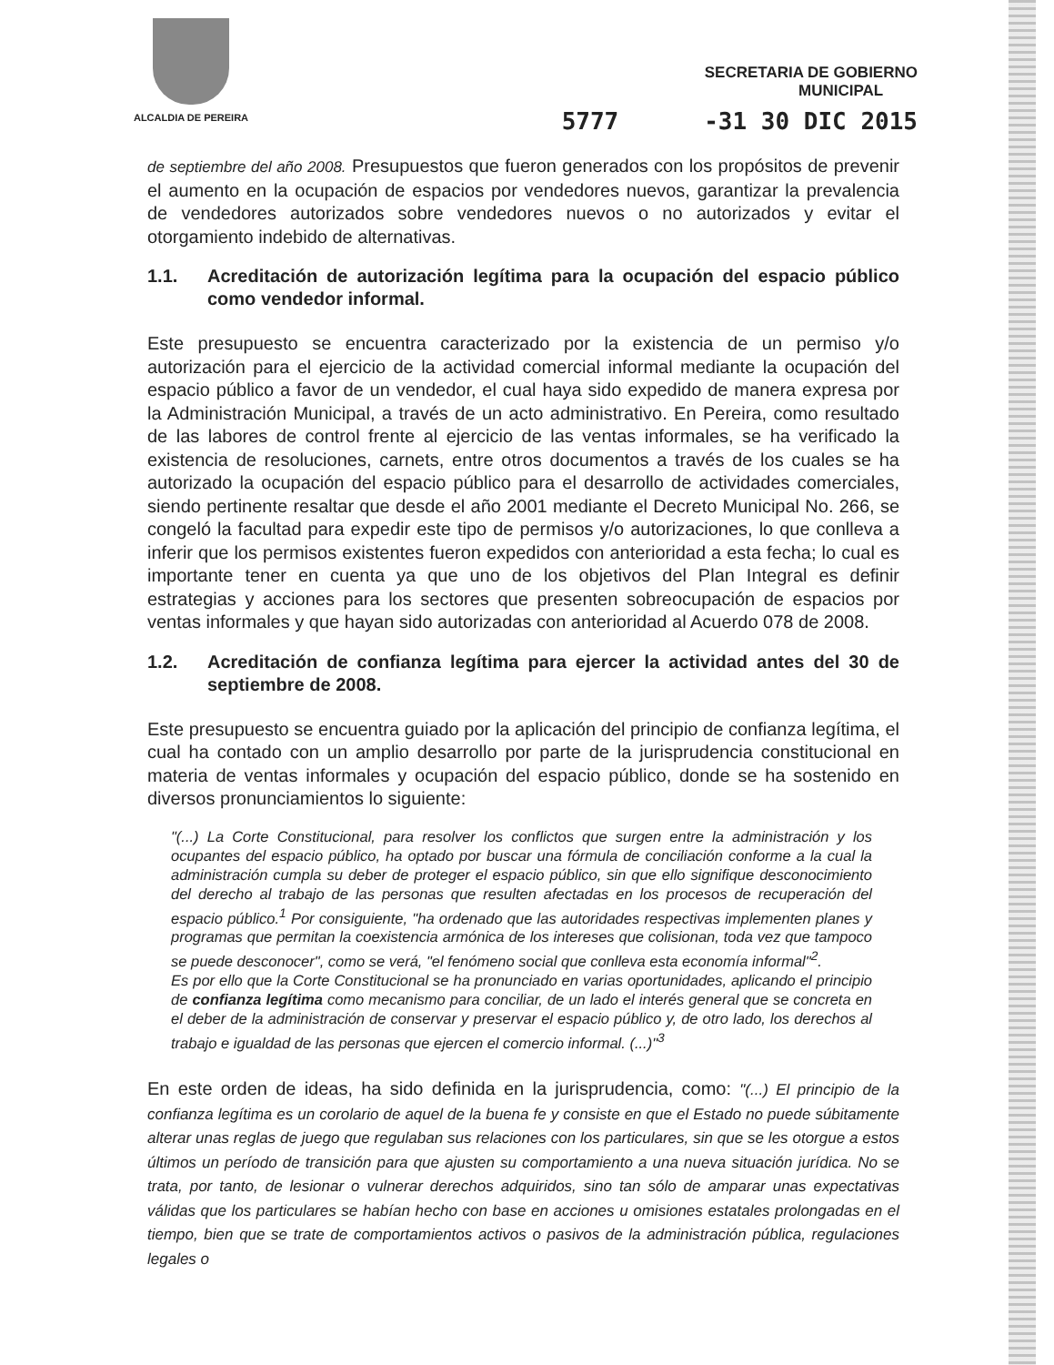ALCALDIA DE PEREIRA
SECRETARIA DE GOBIERNO
MUNICIPAL
5777 -31 30 DIC 2015
de septiembre del año 2008. Presupuestos que fueron generados con los propósitos de prevenir el aumento en la ocupación de espacios por vendedores nuevos, garantizar la prevalencia de vendedores autorizados sobre vendedores nuevos o no autorizados y evitar el otorgamiento indebido de alternativas.
1.1. Acreditación de autorización legítima para la ocupación del espacio público como vendedor informal.
Este presupuesto se encuentra caracterizado por la existencia de un permiso y/o autorización para el ejercicio de la actividad comercial informal mediante la ocupación del espacio público a favor de un vendedor, el cual haya sido expedido de manera expresa por la Administración Municipal, a través de un acto administrativo. En Pereira, como resultado de las labores de control frente al ejercicio de las ventas informales, se ha verificado la existencia de resoluciones, carnets, entre otros documentos a través de los cuales se ha autorizado la ocupación del espacio público para el desarrollo de actividades comerciales, siendo pertinente resaltar que desde el año 2001 mediante el Decreto Municipal No. 266, se congeló la facultad para expedir este tipo de permisos y/o autorizaciones, lo que conlleva a inferir que los permisos existentes fueron expedidos con anterioridad a esta fecha; lo cual es importante tener en cuenta ya que uno de los objetivos del Plan Integral es definir estrategias y acciones para los sectores que presenten sobreocupación de espacios por ventas informales y que hayan sido autorizadas con anterioridad al Acuerdo 078 de 2008.
1.2. Acreditación de confianza legítima para ejercer la actividad antes del 30 de septiembre de 2008.
Este presupuesto se encuentra guiado por la aplicación del principio de confianza legítima, el cual ha contado con un amplio desarrollo por parte de la jurisprudencia constitucional en materia de ventas informales y ocupación del espacio público, donde se ha sostenido en diversos pronunciamientos lo siguiente:
"(...) La Corte Constitucional, para resolver los conflictos que surgen entre la administración y los ocupantes del espacio público, ha optado por buscar una fórmula de conciliación conforme a la cual la administración cumpla su deber de proteger el espacio público, sin que ello signifique desconocimiento del derecho al trabajo de las personas que resulten afectadas en los procesos de recuperación del espacio público.<sup>1</sup> Por consiguiente, "ha ordenado que las autoridades respectivas implementen planes y programas que permitan la coexistencia armónica de los intereses que colisionan, toda vez que tampoco se puede desconocer", como se verá, "el fenómeno social que conlleva esta economía informal"<sup>2</sup>.
Es por ello que la Corte Constitucional se ha pronunciado en varias oportunidades, aplicando el principio de confianza legítima como mecanismo para conciliar, de un lado el interés general que se concreta en el deber de la administración de conservar y preservar el espacio público y, de otro lado, los derechos al trabajo e igualdad de las personas que ejercen el comercio informal. (...)"<sup>3</sup>
En este orden de ideas, ha sido definida en la jurisprudencia, como: "(...) El principio de la confianza legítima es un corolario de aquel de la buena fe y consiste en que el Estado no puede súbitamente alterar unas reglas de juego que regulaban sus relaciones con los particulares, sin que se les otorgue a estos últimos un período de transición para que ajusten su comportamiento a una nueva situación jurídica. No se trata, por tanto, de lesionar o vulnerar derechos adquiridos, sino tan sólo de amparar unas expectativas válidas que los particulares se habían hecho con base en acciones u omisiones estatales prolongadas en el tiempo, bien que se trate de comportamientos activos o pasivos de la administración pública, regulaciones legales o